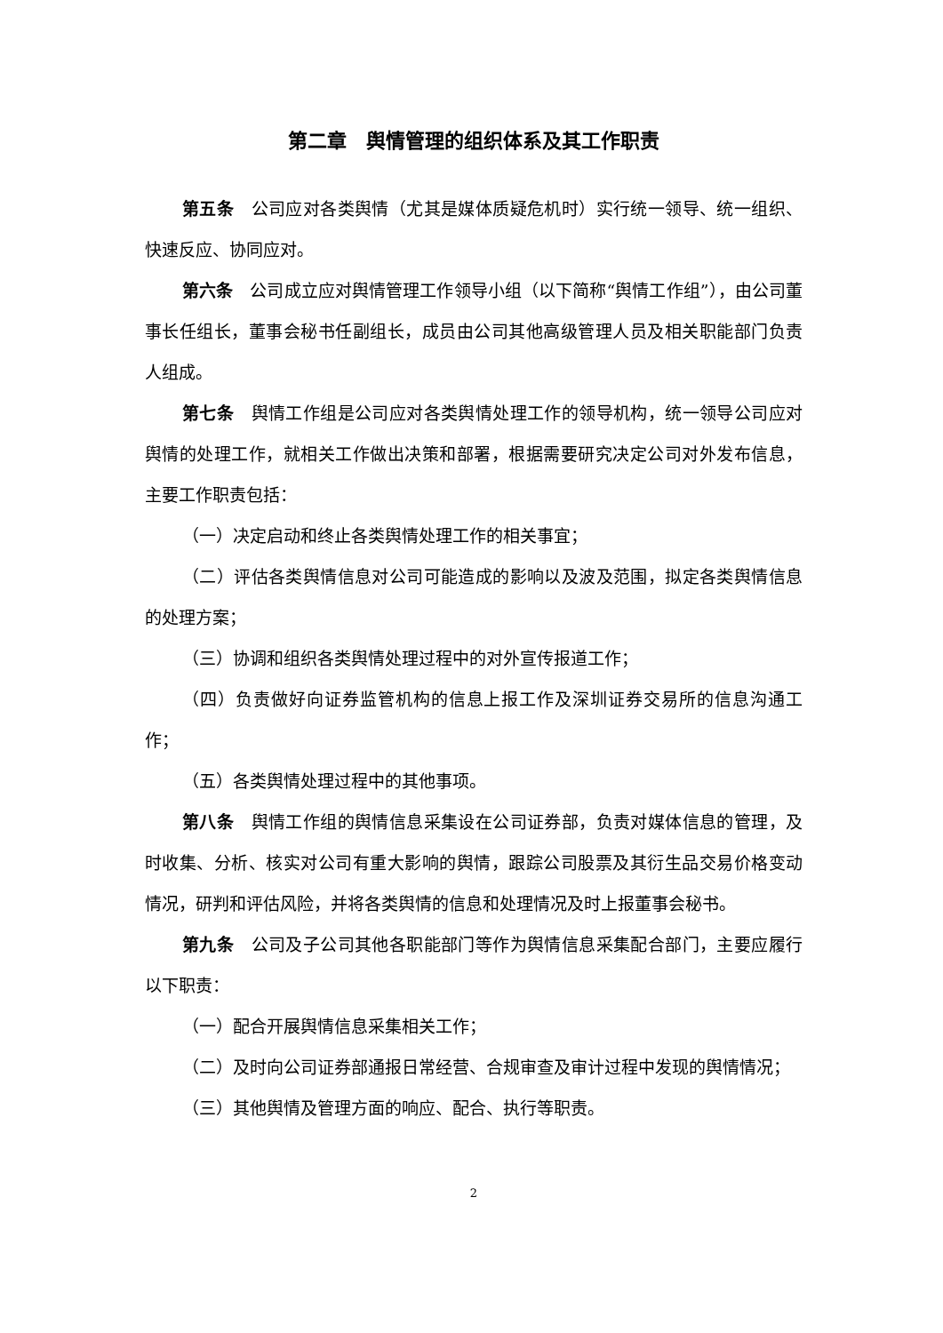第二章　舆情管理的组织体系及其工作职责
第五条　公司应对各类舆情（尤其是媒体质疑危机时）实行统一领导、统一组织、快速反应、协同应对。
第六条　公司成立应对舆情管理工作领导小组（以下简称“舆情工作组”），由公司董事长任组长，董事会秘书任副组长，成员由公司其他高级管理人员及相关职能部门负责人组成。
第七条　舆情工作组是公司应对各类舆情处理工作的领导机构，统一领导公司应对舆情的处理工作，就相关工作做出决策和部署，根据需要研究决定公司对外发布信息，主要工作职责包括：
（一）决定启动和终止各类舆情处理工作的相关事宜；
（二）评估各类舆情信息对公司可能造成的影响以及波及范围，拟定各类舆情信息的处理方案；
（三）协调和组织各类舆情处理过程中的对外宣传报道工作；
（四）负责做好向证券监管机构的信息上报工作及深圳证券交易所的信息沟通工作；
（五）各类舆情处理过程中的其他事项。
第八条　舆情工作组的舆情信息采集设在公司证券部，负责对媒体信息的管理，及时收集、分析、核实对公司有重大影响的舆情，跟踪公司股票及其衍生品交易价格变动情况，研判和评估风险，并将各类舆情的信息和处理情况及时上报董事会秘书。
第九条　公司及子公司其他各职能部门等作为舆情信息采集配合部门，主要应履行以下职责：
（一）配合开展舆情信息采集相关工作；
（二）及时向公司证券部通报日常经营、合规审查及审计过程中发现的舆情情况；
（三）其他舆情及管理方面的响应、配合、执行等职责。
2